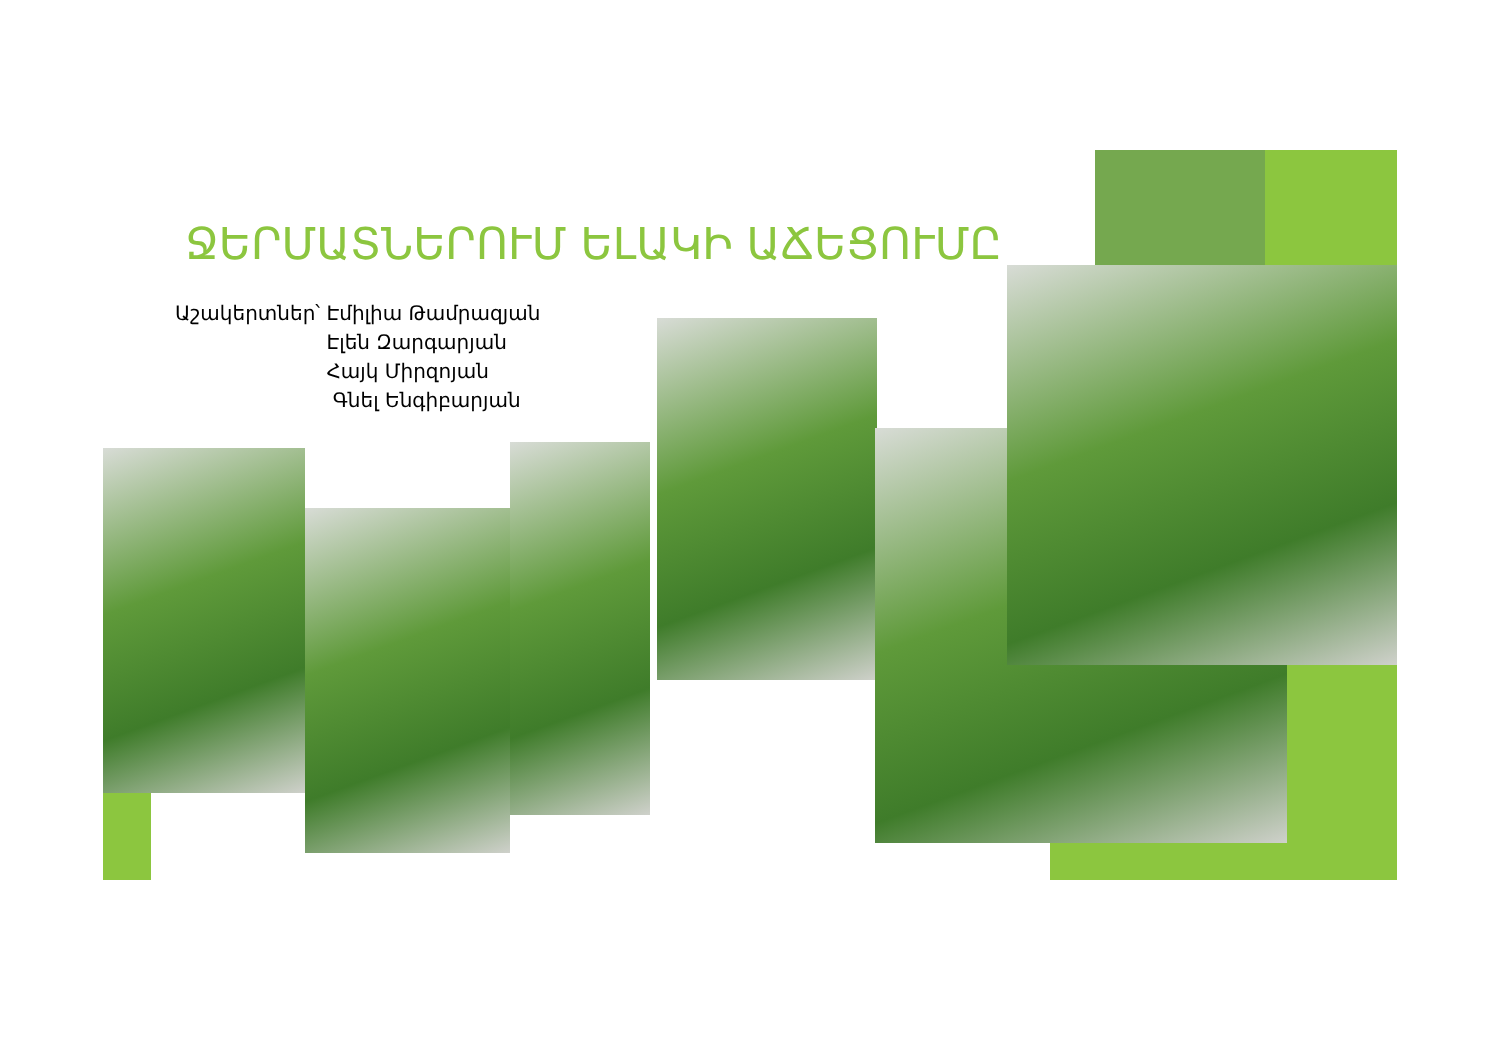ՋԵՐՄԱՏՆԵՐՈՒՄ ԵԼԱԿԻ ԱՃԵՑՈՒՄԸ
Աշակերտներ՝ Էմիլիա Թամրազյան
Էլեն Զարգարյան
Հայկ Միրզոյան
Գնել Ենգիբարյան